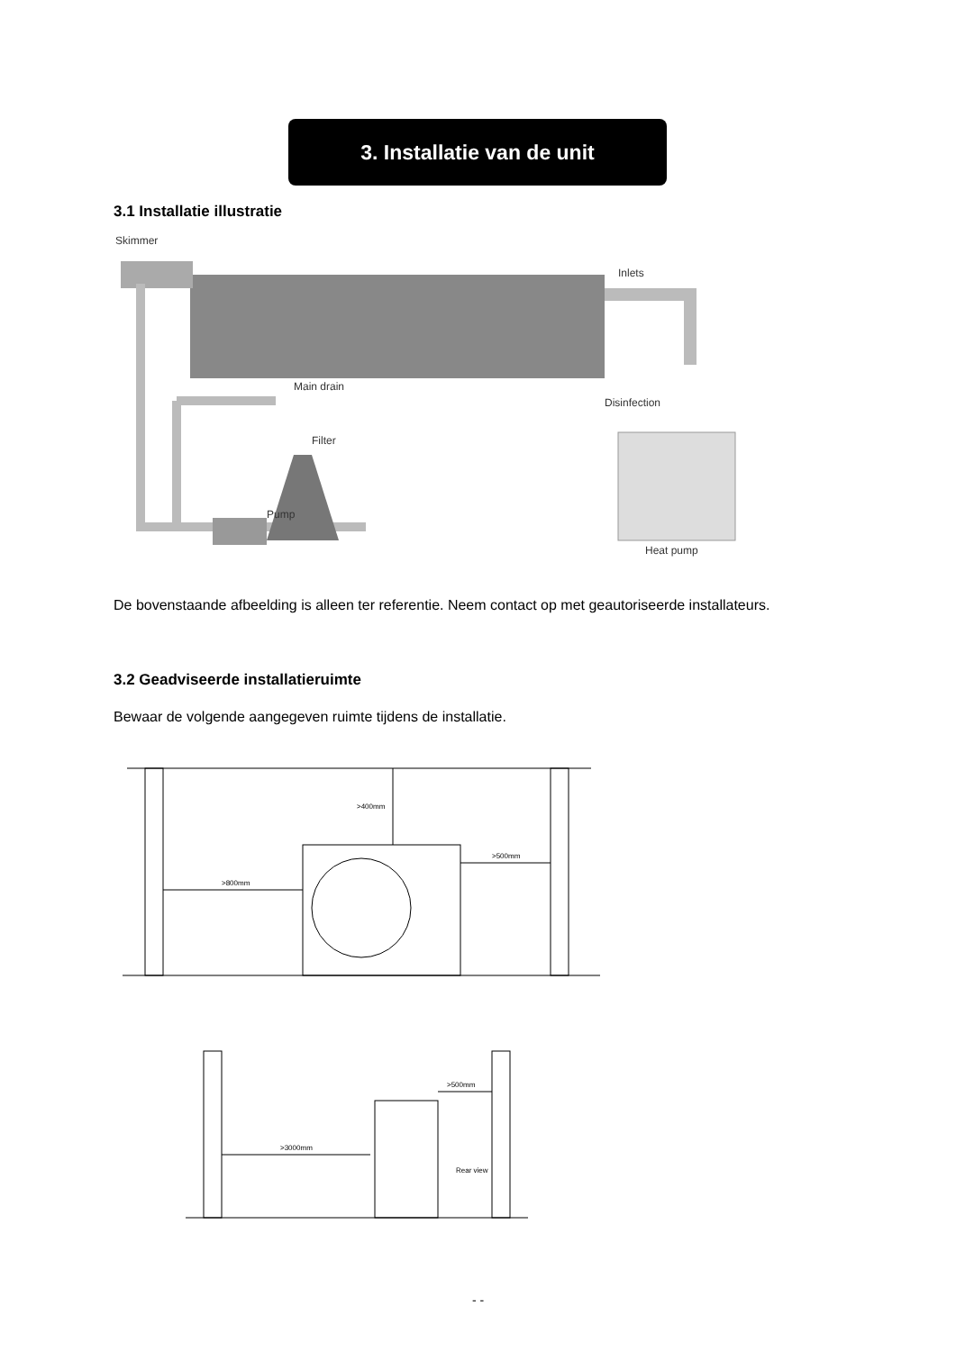3. Installatie van de unit
3.1 Installatie illustratie
Skimmer
Inlets
Main drain
Filter
Pump
Disinfection
Heat pump
De bovenstaande afbeelding is alleen ter referentie. Neem contact op met geautoriseerde installateurs.
3.2 Geadviseerde installatieruimte
Bewaar de volgende aangegeven ruimte tijdens de installatie.
>400mm
>800mm
>500mm
>500mm
>3000mm
Rear view
- -